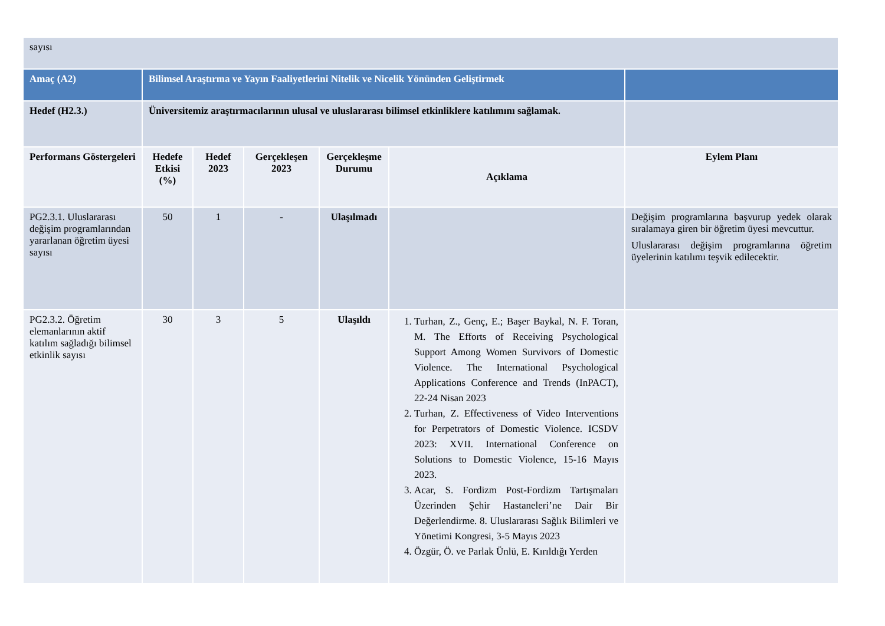| sayısı | | | | | | |
| Amaç (A2) | Bilimsel Araştırma ve Yayın Faaliyetlerini Nitelik ve Nicelik Yönünden Geliştirmek | | | | | |
| Hedef (H2.3.) | Üniversitemiz araştırmacılarının ulusal ve uluslararası bilimsel etkinliklere katılımını sağlamak. | | | | | |
| Performans Göstergeleri | Hedefe Etkisi (%) | Hedef 2023 | Gerçekleşen 2023 | Gerçekleşme Durumu | Açıklama | Eylem Planı |
| PG2.3.1. Uluslararası değişim programlarından yararlanan öğretim üyesi sayısı | 50 | 1 | - | Ulaşılmadı | | Değişim programlarına başvurup yedek olarak sıralamaya giren bir öğretim üyesi mevcuttur. Uluslararası değişim programlarına öğretim üyelerinin katılımı teşvik edilecektir. |
| PG2.3.2. Öğretim elemanlarının aktif katılım sağladığı bilimsel etkinlik sayısı | 30 | 3 | 5 | Ulaşıldı | 1. Turhan, Z., Genç, E.; Başer Baykal, N. F. Toran, M. The Efforts of Receiving Psychological Support Among Women Survivors of Domestic Violence. The International Psychological Applications Conference and Trends (InPACT), 22-24 Nisan 2023 2. Turhan, Z. Effectiveness of Video Interventions for Perpetrators of Domestic Violence. ICSDV 2023: XVII. International Conference on Solutions to Domestic Violence, 15-16 Mayıs 2023. 3. Acar, S. Fordizm Post-Fordizm Tartışmaları Üzerinden Şehir Hastaneleri’ne Dair Bir Değerlendirme. 8. Uluslararası Sağlık Bilimleri ve Yönetimi Kongresi, 3-5 Mayıs 2023 4. Özgür, Ö. ve Parlak Ünlü, E. Kırıldığı Yerden | |